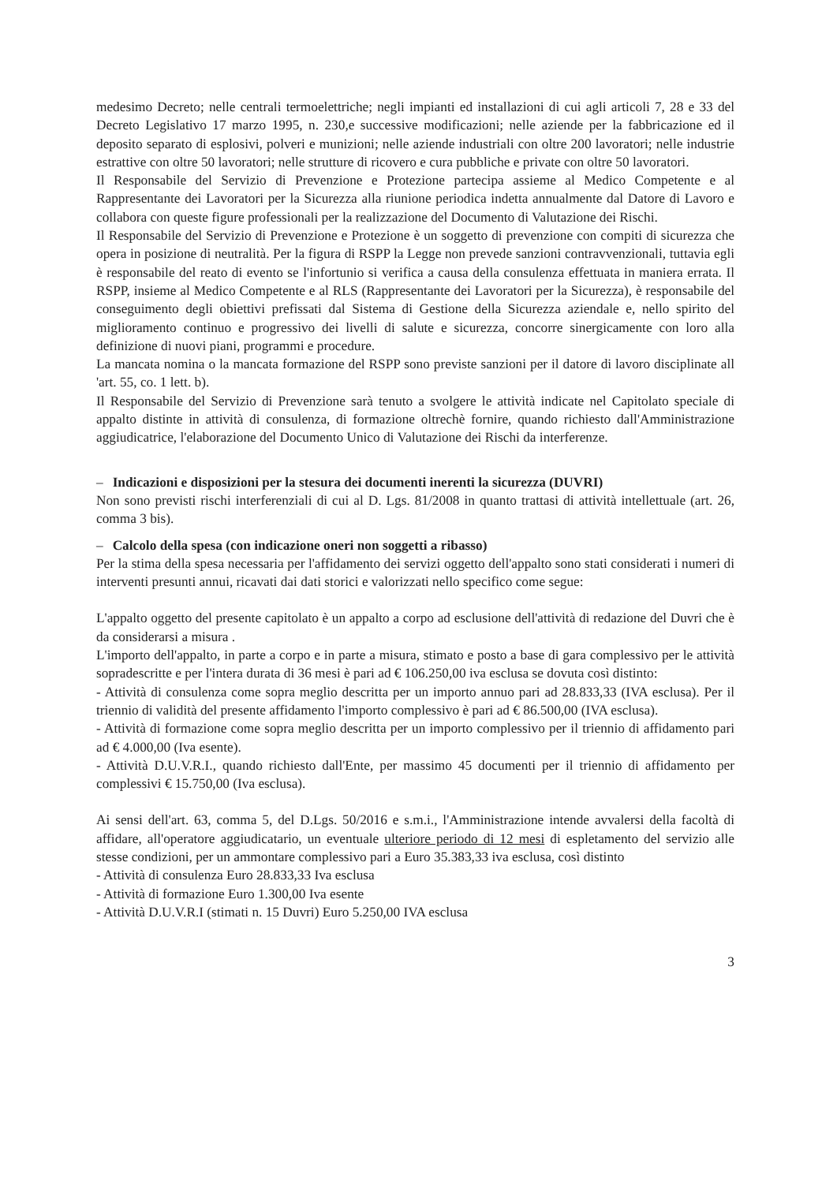medesimo Decreto; nelle centrali termoelettriche; negli impianti ed installazioni di cui agli articoli 7, 28 e 33 del Decreto Legislativo 17 marzo 1995, n. 230,e successive modificazioni; nelle aziende per la fabbricazione ed il deposito separato di esplosivi, polveri e munizioni; nelle aziende industriali con oltre 200 lavoratori; nelle industrie estrattive con oltre 50 lavoratori; nelle strutture di ricovero e cura pubbliche e private con oltre 50 lavoratori.
Il Responsabile del Servizio di Prevenzione e Protezione partecipa assieme al Medico Competente e al Rappresentante dei Lavoratori per la Sicurezza alla riunione periodica indetta annualmente dal Datore di Lavoro e collabora con queste figure professionali per la realizzazione del Documento di Valutazione dei Rischi.
Il Responsabile del Servizio di Prevenzione e Protezione è un soggetto di prevenzione con compiti di sicurezza che opera in posizione di neutralità. Per la figura di RSPP la Legge non prevede sanzioni contravvenzionali, tuttavia egli è responsabile del reato di evento se l'infortunio si verifica a causa della consulenza effettuata in maniera errata. Il RSPP, insieme al Medico Competente e al RLS (Rappresentante dei Lavoratori per la Sicurezza), è responsabile del conseguimento degli obiettivi prefissati dal Sistema di Gestione della Sicurezza aziendale e, nello spirito del miglioramento continuo e progressivo dei livelli di salute e sicurezza, concorre sinergicamente con loro alla definizione di nuovi piani, programmi e procedure.
La mancata nomina o la mancata formazione del RSPP sono previste sanzioni per il datore di lavoro disciplinate all 'art. 55, co. 1 lett. b).
Il Responsabile del Servizio di Prevenzione sarà tenuto a svolgere le attività indicate nel Capitolato speciale di appalto distinte in attività di consulenza, di formazione oltrechè fornire, quando richiesto dall'Amministrazione aggiudicatrice, l'elaborazione del Documento Unico di Valutazione dei Rischi da interferenze.
– Indicazioni e disposizioni per la stesura dei documenti inerenti la sicurezza (DUVRI)
Non sono previsti rischi interferenziali di cui al D. Lgs. 81/2008 in quanto trattasi di attività intellettuale (art. 26, comma 3 bis).
– Calcolo della spesa (con indicazione oneri non soggetti a ribasso)
Per la stima della spesa necessaria per l'affidamento dei servizi oggetto dell'appalto sono stati considerati i numeri di interventi presunti annui, ricavati dai dati storici e valorizzati nello specifico come segue:
L'appalto oggetto del presente capitolato è un appalto a corpo ad esclusione dell'attività di redazione del Duvri che è da considerarsi a misura .
L'importo dell'appalto, in parte a corpo e in parte a misura, stimato e posto a base di gara complessivo per le attività sopradescritte e per l'intera durata di 36 mesi è pari ad € 106.250,00 iva esclusa se dovuta così distinto:
- Attività di consulenza come sopra meglio descritta per un importo annuo pari ad 28.833,33 (IVA esclusa). Per il triennio di validità del presente affidamento l'importo complessivo è pari ad € 86.500,00 (IVA esclusa).
- Attività di formazione come sopra meglio descritta per un importo complessivo per il triennio di affidamento pari ad € 4.000,00 (Iva esente).
- Attività D.U.V.R.I., quando richiesto dall'Ente, per massimo 45 documenti per il triennio di affidamento per complessivi € 15.750,00 (Iva esclusa).
Ai sensi dell'art. 63, comma 5, del D.Lgs. 50/2016 e s.m.i., l'Amministrazione intende avvalersi della facoltà di affidare, all'operatore aggiudicatario, un eventuale ulteriore periodo di 12 mesi di espletamento del servizio alle stesse condizioni, per un ammontare complessivo pari a Euro 35.383,33 iva esclusa, così distinto
- Attività di consulenza Euro 28.833,33 Iva esclusa
- Attività di formazione Euro 1.300,00 Iva esente
- Attività D.U.V.R.I (stimati n. 15 Duvri) Euro 5.250,00 IVA esclusa
3